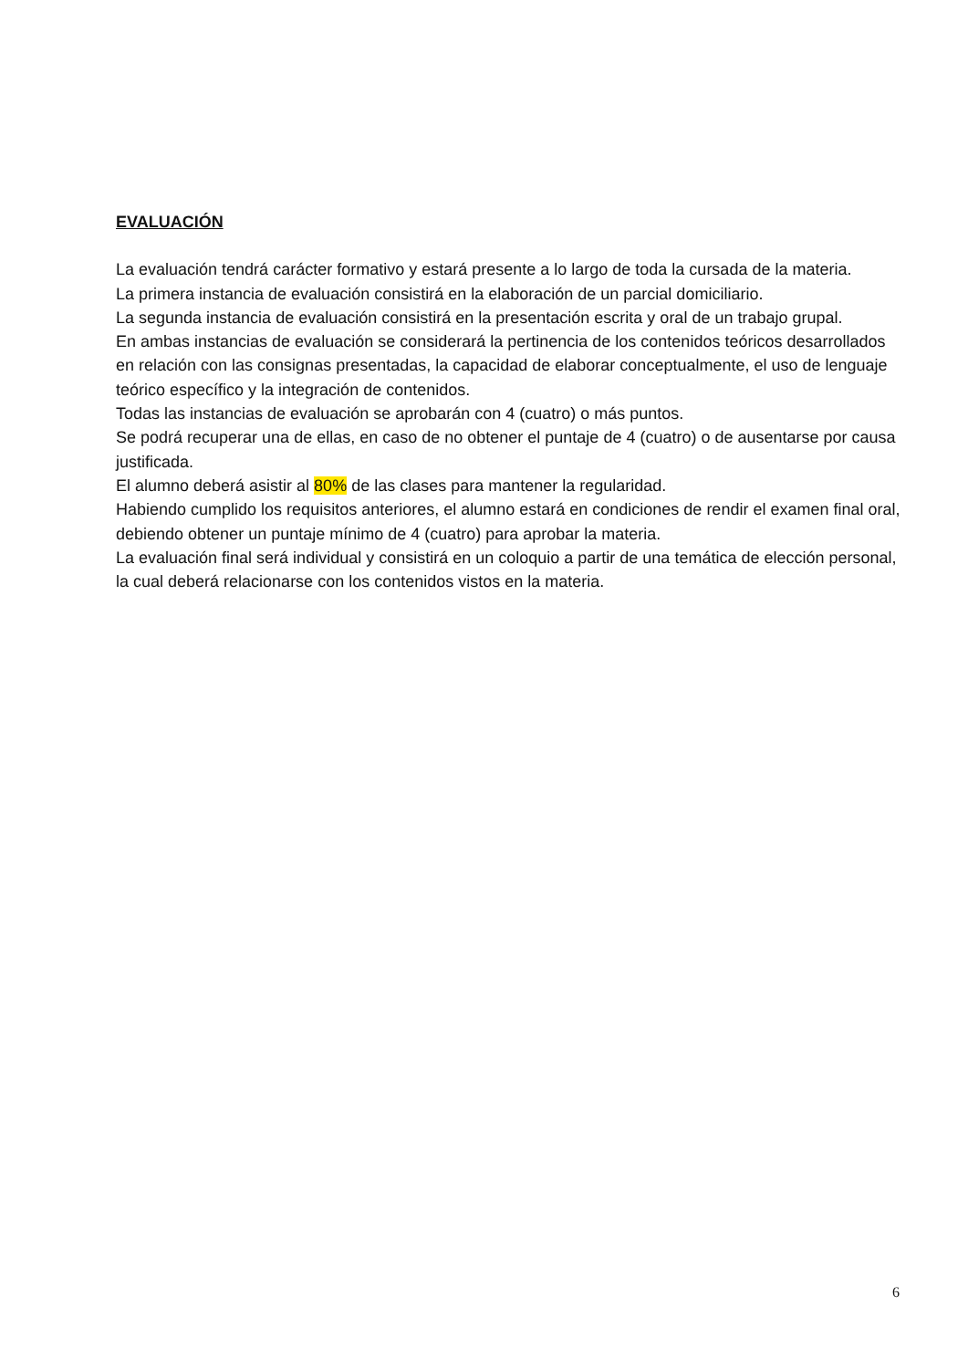EVALUACIÓN
La evaluación tendrá carácter formativo y estará presente a lo largo de toda la cursada de la materia.
La primera instancia de evaluación consistirá en la elaboración de un parcial domiciliario.
La segunda instancia de evaluación consistirá en la presentación escrita y oral de un trabajo grupal.
En ambas instancias de evaluación se considerará la pertinencia de los contenidos teóricos desarrollados en relación con las consignas presentadas, la capacidad de elaborar conceptualmente, el uso de lenguaje teórico específico y la integración de contenidos.
Todas las instancias de evaluación se aprobarán con 4 (cuatro) o más puntos.
Se podrá recuperar una de ellas, en caso de no obtener el puntaje de 4 (cuatro) o de ausentarse por causa justificada.
El alumno deberá asistir al 80% de las clases para mantener la regularidad.
Habiendo cumplido los requisitos anteriores, el alumno estará en condiciones de rendir el examen final oral, debiendo obtener un puntaje mínimo de 4 (cuatro) para aprobar la materia.
La evaluación final será individual y consistirá en un coloquio a partir de una temática de elección personal, la cual deberá relacionarse con los contenidos vistos en la materia.
6